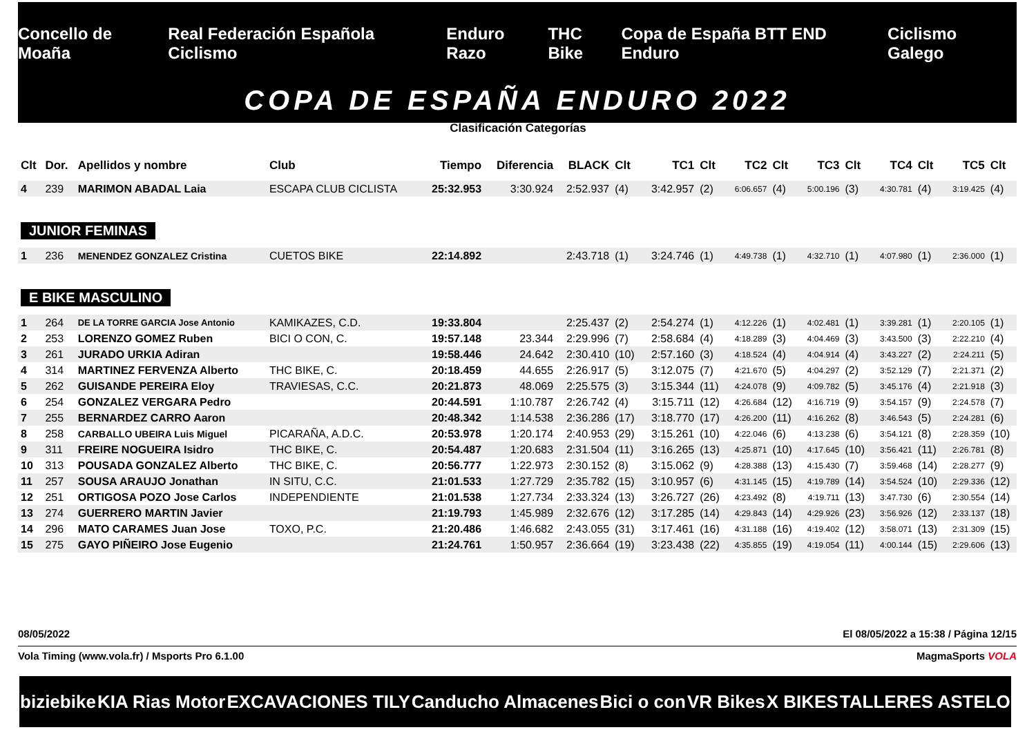Concello de Moaña Real Federación Española Ciclismo Enduro Razo THC Bike Copa de España BTT END Enduro Ciclismo Galego
COPA DE ESPAÑA ENDURO 2022
Clasificación Categorías
| Clt | Dor. | Apellidos y nombre | Club | Tiempo | Diferencia | BLACK | Clt | TC1 | Clt | TC2 | Clt | TC3 | Clt | TC4 | Clt | TC5 | Clt |
| --- | --- | --- | --- | --- | --- | --- | --- | --- | --- | --- | --- | --- | --- | --- | --- | --- | --- |
| 4 | 239 | MARIMON ABADAL Laia | ESCAPA CLUB CICLISTA | 25:32.953 | 3:30.924 | 2:52.937 | (4) | 3:42.957 | (2) | 6:06.657 | (4) | 5:00.196 | (3) | 4:30.781 | (4) | 3:19.425 | (4) |
| JUNIOR FEMINAS | | | | | | | | | | | | | | | | | |
| 1 | 236 | MENENDEZ GONZALEZ Cristina | CUETOS BIKE | 22:14.892 | | 2:43.718 | (1) | 3:24.746 | (1) | 4:49.738 | (1) | 4:32.710 | (1) | 4:07.980 | (1) | 2:36.000 | (1) |
| E BIKE MASCULINO | | | | | | | | | | | | | | | | | |
| 1 | 264 | DE LA TORRE GARCIA Jose Antonio | KAMIKAZES, C.D. | 19:33.804 | | 2:25.437 | (2) | 2:54.274 | (1) | 4:12.226 | (1) | 4:02.481 | (1) | 3:39.281 | (1) | 2:20.105 | (1) |
| 2 | 253 | LORENZO GOMEZ Ruben | BICI O CON, C. | 19:57.148 | 23.344 | 2:29.996 | (7) | 2:58.684 | (4) | 4:18.289 | (3) | 4:04.469 | (3) | 3:43.500 | (3) | 2:22.210 | (4) |
| 3 | 261 | JURADO URKIA Adiran | | 19:58.446 | 24.642 | 2:30.410 | (10) | 2:57.160 | (3) | 4:18.524 | (4) | 4:04.914 | (4) | 3:43.227 | (2) | 2:24.211 | (5) |
| 4 | 314 | MARTINEZ FERVENZA Alberto | THC BIKE, C. | 20:18.459 | 44.655 | 2:26.917 | (5) | 3:12.075 | (7) | 4:21.670 | (5) | 4:04.297 | (2) | 3:52.129 | (7) | 2:21.371 | (2) |
| 5 | 262 | GUISANDE PEREIRA Eloy | TRAVIESAS, C.C. | 20:21.873 | 48.069 | 2:25.575 | (3) | 3:15.344 | (11) | 4:24.078 | (9) | 4:09.782 | (5) | 3:45.176 | (4) | 2:21.918 | (3) |
| 6 | 254 | GONZALEZ VERGARA Pedro | | 20:44.591 | 1:10.787 | 2:26.742 | (4) | 3:15.711 | (12) | 4:26.684 | (12) | 4:16.719 | (9) | 3:54.157 | (9) | 2:24.578 | (7) |
| 7 | 255 | BERNARDEZ CARRO Aaron | | 20:48.342 | 1:14.538 | 2:36.286 | (17) | 3:18.770 | (17) | 4:26.200 | (11) | 4:16.262 | (8) | 3:46.543 | (5) | 2:24.281 | (6) |
| 8 | 258 | CARBALLO UBEIRA Luis Miguel | PICARAÑA, A.D.C. | 20:53.978 | 1:20.174 | 2:40.953 | (29) | 3:15.261 | (10) | 4:22.046 | (6) | 4:13.238 | (6) | 3:54.121 | (8) | 2:28.359 | (10) |
| 9 | 311 | FREIRE NOGUEIRA Isidro | THC BIKE, C. | 20:54.487 | 1:20.683 | 2:31.504 | (11) | 3:16.265 | (13) | 4:25.871 | (10) | 4:17.645 | (10) | 3:56.421 | (11) | 2:26.781 | (8) |
| 10 | 313 | POUSADA GONZALEZ Alberto | THC BIKE, C. | 20:56.777 | 1:22.973 | 2:30.152 | (8) | 3:15.062 | (9) | 4:28.388 | (13) | 4:15.430 | (7) | 3:59.468 | (14) | 2:28.277 | (9) |
| 11 | 257 | SOUSA ARAUJO Jonathan | IN SITU, C.C. | 21:01.533 | 1:27.729 | 2:35.782 | (15) | 3:10.957 | (6) | 4:31.145 | (15) | 4:19.789 | (14) | 3:54.524 | (10) | 2:29.336 | (12) |
| 12 | 251 | ORTIGOSA POZO Jose Carlos | INDEPENDIENTE | 21:01.538 | 1:27.734 | 2:33.324 | (13) | 3:26.727 | (26) | 4:23.492 | (8) | 4:19.711 | (13) | 3:47.730 | (6) | 2:30.554 | (14) |
| 13 | 274 | GUERRERO MARTIN Javier | | 21:19.793 | 1:45.989 | 2:32.676 | (12) | 3:17.285 | (14) | 4:29.843 | (14) | 4:29.926 | (23) | 3:56.926 | (12) | 2:33.137 | (18) |
| 14 | 296 | MATO CARAMES Juan Jose | TOXO, P.C. | 21:20.486 | 1:46.682 | 2:43.055 | (31) | 3:17.461 | (16) | 4:31.188 | (16) | 4:19.402 | (12) | 3:58.071 | (13) | 2:31.309 | (15) |
| 15 | 275 | GAYO PIÑEIRO Jose Eugenio | | 21:24.761 | 1:50.957 | 2:36.664 | (19) | 3:23.438 | (22) | 4:35.855 | (19) | 4:19.054 | (11) | 4:00.144 | (15) | 2:29.606 | (13) |
08/05/2022 El 08/05/2022 a 15:38 / Página 12/15
Vola Timing (www.vola.fr) / Msports Pro 6.1.00 MagmaSports VOLA
biziebike KIA Rias Motor EXCAVACIONES TILY Canducho Almacenes Bici o con VR Bikes X BIKES TALLERES ASTELO